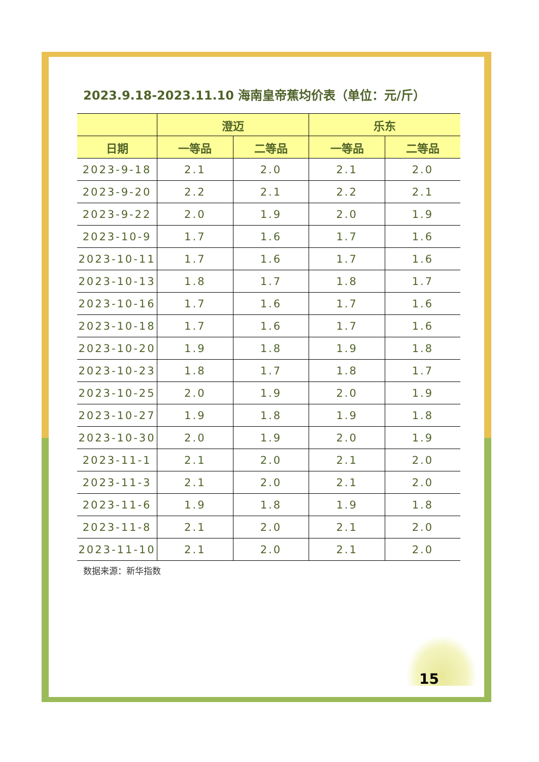2023.9.18-2023.11.10 海南皇帝蕉均价表（单位：元/斤）
| | 澄迈 | | 乐东 | |
| --- | --- | --- | --- | --- |
| 日期 | 一等品 | 二等品 | 一等品 | 二等品 |
| 2023-9-18 | 2.1 | 2.0 | 2.1 | 2.0 |
| 2023-9-20 | 2.2 | 2.1 | 2.2 | 2.1 |
| 2023-9-22 | 2.0 | 1.9 | 2.0 | 1.9 |
| 2023-10-9 | 1.7 | 1.6 | 1.7 | 1.6 |
| 2023-10-11 | 1.7 | 1.6 | 1.7 | 1.6 |
| 2023-10-13 | 1.8 | 1.7 | 1.8 | 1.7 |
| 2023-10-16 | 1.7 | 1.6 | 1.7 | 1.6 |
| 2023-10-18 | 1.7 | 1.6 | 1.7 | 1.6 |
| 2023-10-20 | 1.9 | 1.8 | 1.9 | 1.8 |
| 2023-10-23 | 1.8 | 1.7 | 1.8 | 1.7 |
| 2023-10-25 | 2.0 | 1.9 | 2.0 | 1.9 |
| 2023-10-27 | 1.9 | 1.8 | 1.9 | 1.8 |
| 2023-10-30 | 2.0 | 1.9 | 2.0 | 1.9 |
| 2023-11-1 | 2.1 | 2.0 | 2.1 | 2.0 |
| 2023-11-3 | 2.1 | 2.0 | 2.1 | 2.0 |
| 2023-11-6 | 1.9 | 1.8 | 1.9 | 1.8 |
| 2023-11-8 | 2.1 | 2.0 | 2.1 | 2.0 |
| 2023-11-10 | 2.1 | 2.0 | 2.1 | 2.0 |
数据来源：新华指数
15